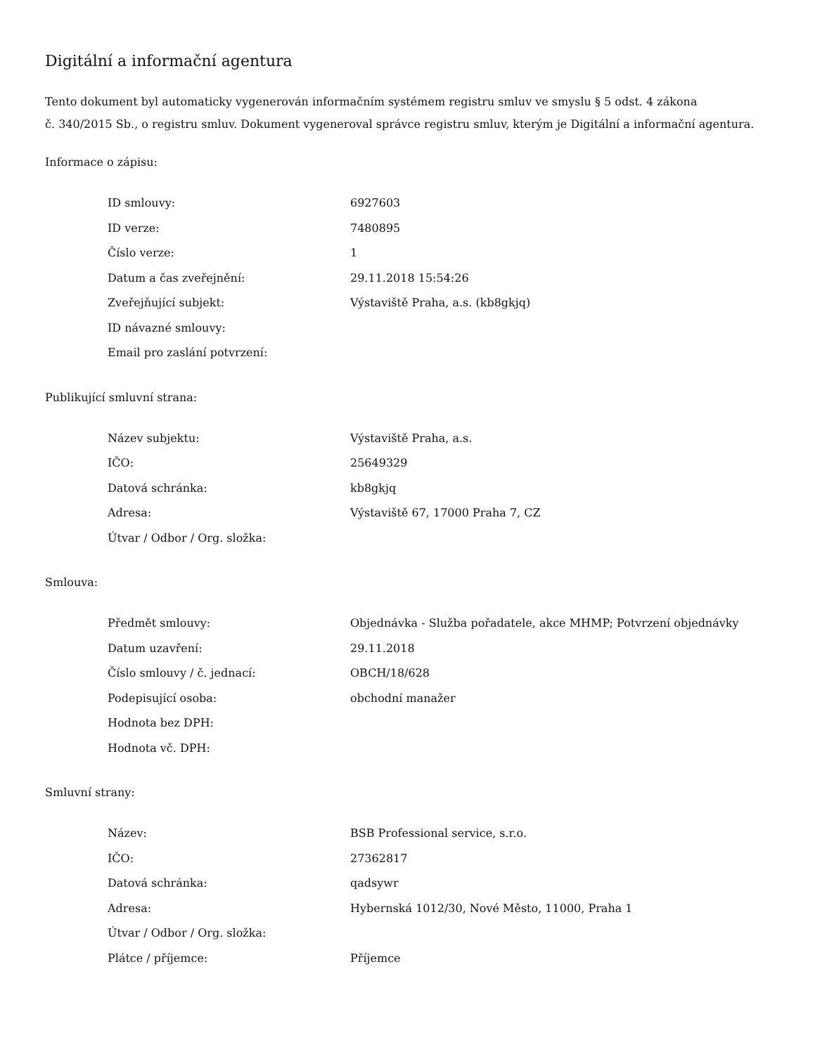Digitální a informační agentura
Tento dokument byl automaticky vygenerován informačním systémem registru smluv ve smyslu § 5 odst. 4 zákona
č. 340/2015 Sb., o registru smluv. Dokument vygeneroval správce registru smluv, kterým je Digitální a informační agentura.
Informace o zápisu:
| ID smlouvy: | 6927603 |
| ID verze: | 7480895 |
| Číslo verze: | 1 |
| Datum a čas zveřejnění: | 29.11.2018 15:54:26 |
| Zveřejňující subjekt: | Výstaviště Praha, a.s. (kb8gkjq) |
| ID návazné smlouvy: | |
| Email pro zaslání potvrzení: | |
Publikující smluvní strana:
| Název subjektu: | Výstaviště Praha, a.s. |
| IČO: | 25649329 |
| Datová schránka: | kb8gkjq |
| Adresa: | Výstaviště 67, 17000 Praha 7, CZ |
| Útvar / Odbor / Org. složka: | |
Smlouva:
| Předmět smlouvy: | Objednávka - Služba pořadatele, akce MHMP; Potvrzení objednávky |
| Datum uzavření: | 29.11.2018 |
| Číslo smlouvy / č. jednací: | OBCH/18/628 |
| Podepisující osoba: | obchodní manažer |
| Hodnota bez DPH: | |
| Hodnota vč. DPH: | |
Smluvní strany:
| Název: | BSB Professional service, s.r.o. |
| IČO: | 27362817 |
| Datová schránka: | qadsywr |
| Adresa: | Hybernská 1012/30, Nové Město, 11000, Praha 1 |
| Útvar / Odbor / Org. složka: | |
| Plátce / příjemce: | Příjemce |